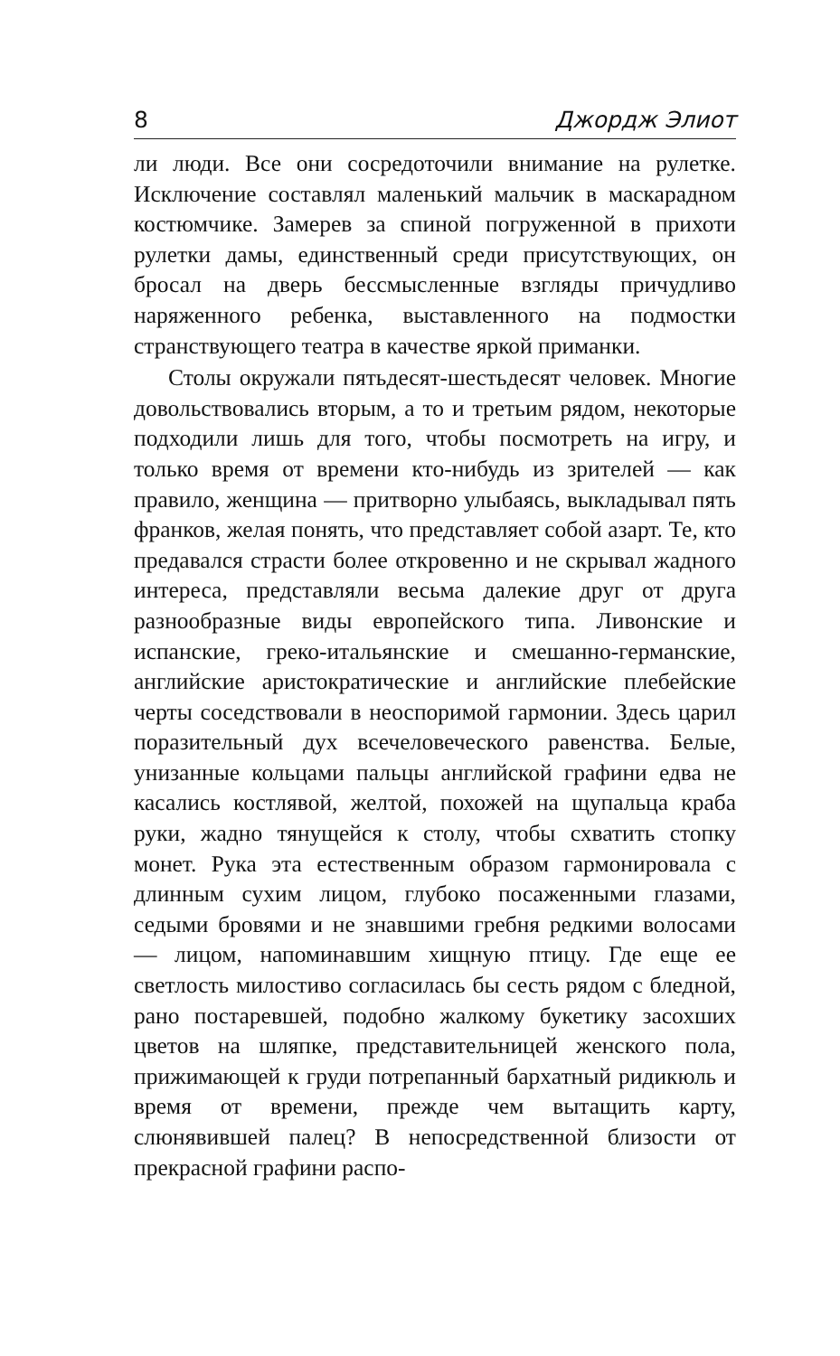8 Джордж Элиот
ли люди. Все они сосредоточили внимание на рулетке. Исключение составлял маленький мальчик в маскарадном костюмчике. Замерев за спиной погруженной в прихоти рулетки дамы, единственный среди присутствующих, он бросал на дверь бессмысленные взгляды причудливо наряженного ребенка, выставленного на подмостки странствующего театра в качестве яркой приманки.
Столы окружали пятьдесят-шестьдесят человек. Многие довольствовались вторым, а то и третьим рядом, некоторые подходили лишь для того, чтобы посмотреть на игру, и только время от времени кто-нибудь из зрителей — как правило, женщина — притворно улыбаясь, выкладывал пять франков, желая понять, что представляет собой азарт. Те, кто предавался страсти более откровенно и не скрывал жадного интереса, представляли весьма далекие друг от друга разнообразные виды европейского типа. Ливонские и испанские, греко-итальянские и смешанно-германские, английские аристократические и английские плебейские черты соседствовали в неоспоримой гармонии. Здесь царил поразительный дух всечеловеческого равенства. Белые, унизанные кольцами пальцы английской графини едва не касались костлявой, желтой, похожей на щупальца краба руки, жадно тянущейся к столу, чтобы схватить стопку монет. Рука эта естественным образом гармонировала с длинным сухим лицом, глубоко посаженными глазами, седыми бровями и не знавшими гребня редкими волосами — лицом, напоминавшим хищную птицу. Где еще ее светлость милостиво согласилась бы сесть рядом с бледной, рано постаревшей, подобно жалкому букетику засохших цветов на шляпке, представительницей женского пола, прижимающей к груди потрепанный бархатный ридикюль и время от времени, прежде чем вытащить карту, слюнявившей палец? В непосредственной близости от прекрасной графини распо-